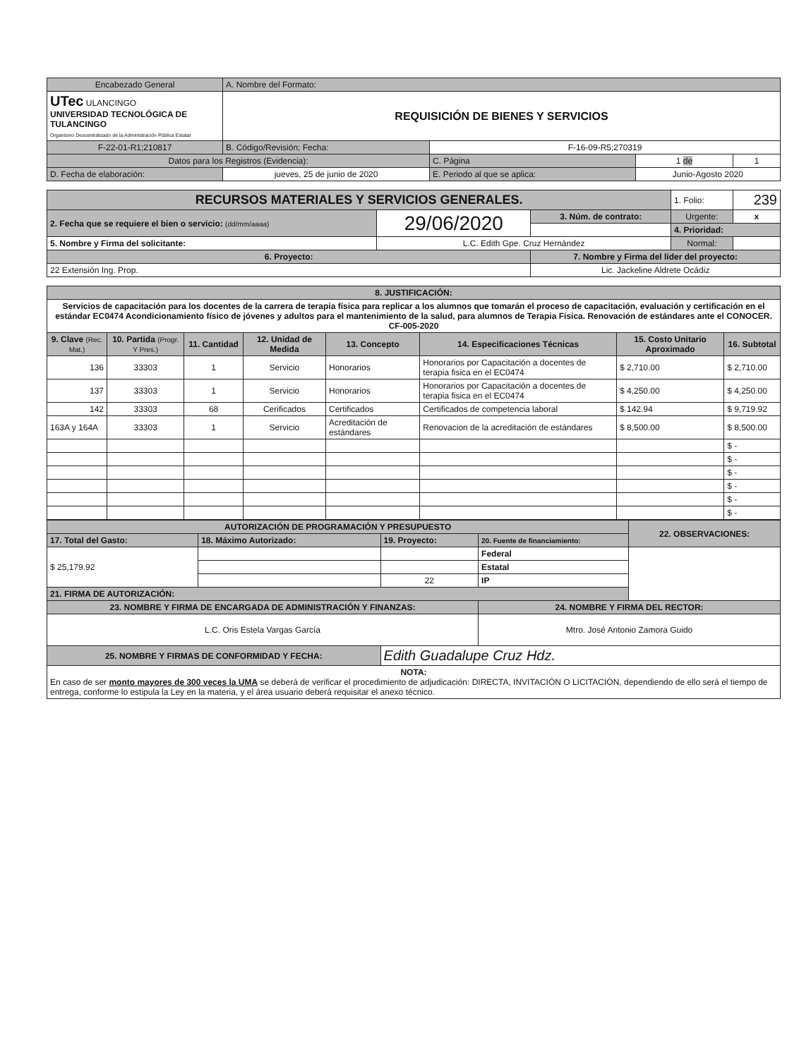| Encabezado General | A. Nombre del Formato: | | | | |
| UTec ULANCINGO UNIVERSIDAD TECNOLÓGICA DE TULANCINGO Organismo Descentralizado de la Administración Pública Estatal | REQUISICIÓN DE BIENES Y SERVICIOS | | | | |
| F-22-01-R1;210817 | B. Código/Revisión; Fecha: | | F-16-09-R5;270319 | | |
| Datos para los Registros (Evidencia): | | | C. Página | 1 de | 1 |
| D. Fecha de elaboración: | jueves, 25 de junio de 2020 | E. Periodo al que se aplica: | | Junio-Agosto 2020 | |
| RECURSOS MATERIALES Y SERVICIOS GENERALES. | | | 1. Folio: | 239 |
| 2. Fecha que se requiere el bien o servicio: (dd/mm/aaaa) | 29/06/2020 | 3. Núm. de contrato: | Urgente: | x |
| | | | 4. Prioridad: | |
| 5. Nombre y Firma del solicitante: | L.C. Edith Gpe. Cruz Hernández | | Normal: | |
| 6. Proyecto: | | 7. Nombre y Firma del líder del proyecto: | | |
| 22 Extensión Ing. Prop. | | Lic. Jackeline Aldrete Ocádiz | | |
| 8. JUSTIFICACIÓN: | | | | | | | |
| Servicios de capacitación para los docentes de la carrera de terapia física para replicar a los alumnos que tomarán el proceso de capacitación, evaluación y certificación en el estándar EC0474 Acondicionamiento físico de jóvenes y adultos para el mantenimiento de la salud, para alumnos de Terapia Física. Renovación de estándares ante el CONOCER. CF-005-2020 | | | | | | | |
| 9. Clave (Rec. Mat.) | 10. Partida (Progr. Y Pres.) | 11. Cantidad | 12. Unidad de Medida | 13. Concepto | 14. Especificaciones Técnicas | 15. Costo Unitario Aproximado | 16. Subtotal |
| 136 | 33303 | 1 | Servicio | Honorarios | Honorarios por Capacitación a docentes de terapia fisica en el EC0474 | $ 2,710.00 | $ 2,710.00 |
| 137 | 33303 | 1 | Servicio | Honorarios | Honorarios por Capacitación a docentes de terapia fisica en el EC0474 | $ 4,250.00 | $ 4,250.00 |
| 142 | 33303 | 68 | Cerificados | Certificados | Certificados de competencia laboral | $ 142.94 | $ 9,719.92 |
| 163A y 164A | 33303 | 1 | Servicio | Acreditación de estándares | Renovacion de la acreditación de estándares | $ 8,500.00 | $ 8,500.00 |
| | | | | | | | $ - |
| | | | | | | | $ - |
| | | | | | | | $ - |
| | | | | | | | $ - |
| | | | | | | | $ - |
| | | | | | | | $ - |
| AUTORIZACIÓN DE PROGRAMACIÓN Y PRESUPUESTO | | | | 22. OBSERVACIONES: |
| 17. Total del Gasto: | 18. Máximo Autorizado: | 19. Proyecto: | 20. Fuente de financiamiento: | |
| $ 25,179.92 | | | Federal | |
| | | | Estatal | |
| | | 22 | IP | |
| 21. FIRMA DE AUTORIZACIÓN: | | | | |
| 23. NOMBRE Y FIRMA DE ENCARGADA DE ADMINISTRACIÓN Y FINANZAS: | | | 24. NOMBRE Y FIRMA DEL RECTOR: | |
| L.C. Oris Estela Vargas García | | | Mtro. José Antonio Zamora Guido | |
| 25. NOMBRE Y FIRMAS DE CONFORMIDAD Y FECHA: | | Edith Guadalupe Cruz Hdz. | | |
| NOTA: En caso de ser monto mayores de 300 veces la UMA se deberá de verificar el procedimiento de adjudicación: DIRECTA, INVITACIÓN O LICITACIÓN, dependiendo de ello será el tiempo de entrega, conforme lo estipula la Ley en la materia, y el área usuario deberá requisitar el anexo técnico. | | | | |